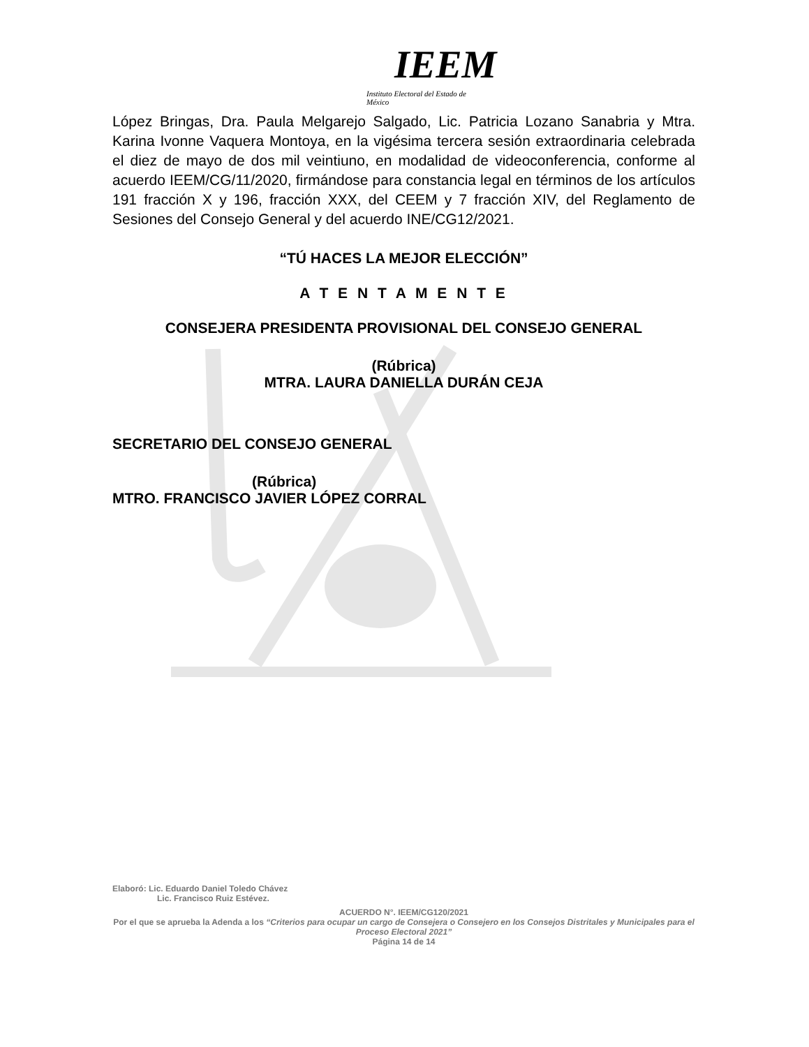IEEM
Instituto Electoral del Estado de México
López Bringas, Dra. Paula Melgarejo Salgado, Lic. Patricia Lozano Sanabria y Mtra. Karina Ivonne Vaquera Montoya, en la vigésima tercera sesión extraordinaria celebrada el diez de mayo de dos mil veintiuno, en modalidad de videoconferencia, conforme al acuerdo IEEM/CG/11/2020, firmándose para constancia legal en términos de los artículos 191 fracción X y 196, fracción XXX, del CEEM y 7 fracción XIV, del Reglamento de Sesiones del Consejo General y del acuerdo INE/CG12/2021.
“TÚ HACES LA MEJOR ELECCIÓN”
A T E N T A M E N T E
CONSEJERA PRESIDENTA PROVISIONAL DEL CONSEJO GENERAL
(Rúbrica)
MTRA. LAURA DANIELLA DURÁN CEJA
SECRETARIO DEL CONSEJO GENERAL
(Rúbrica)
MTRO. FRANCISCO JAVIER LÓPEZ CORRAL
Elaboró: Lic. Eduardo Daniel Toledo Chávez
Lic. Francisco Ruiz Estévez.
ACUERDO N°. IEEM/CG120/2021
Por el que se aprueba la Adenda a los “Criterios para ocupar un cargo de Consejera o Consejero en los Consejos Distritales y Municipales para el Proceso Electoral 2021”
Página 14 de 14